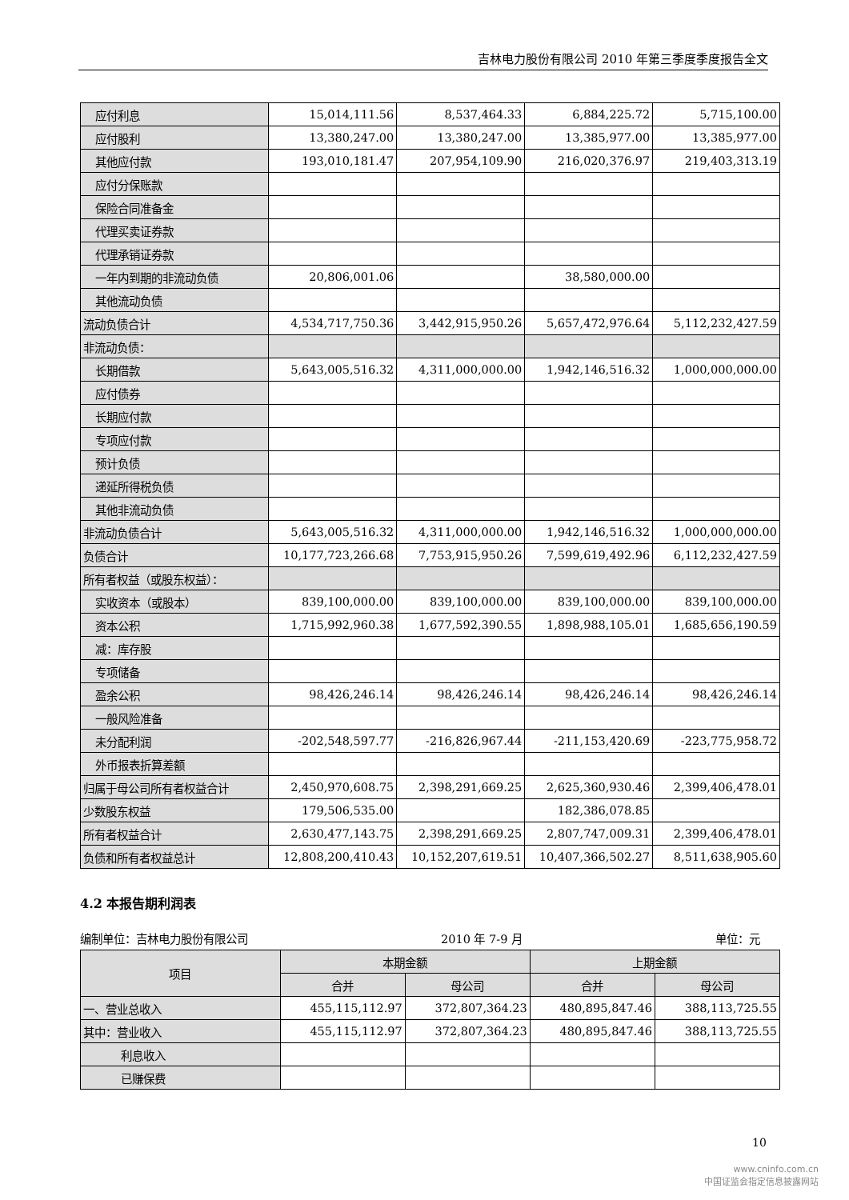吉林电力股份有限公司 2010 年第三季度季度报告全文
| 应付利息 | 15,014,111.56 | 8,537,464.33 | 6,884,225.72 | 5,715,100.00 |
| 应付股利 | 13,380,247.00 | 13,380,247.00 | 13,385,977.00 | 13,385,977.00 |
| 其他应付款 | 193,010,181.47 | 207,954,109.90 | 216,020,376.97 | 219,403,313.19 |
| 应付分保账款 | | | | |
| 保险合同准备金 | | | | |
| 代理买卖证券款 | | | | |
| 代理承销证券款 | | | | |
| 一年内到期的非流动负债 | 20,806,001.06 | | 38,580,000.00 | |
| 其他流动负债 | | | | |
| 流动负债合计 | 4,534,717,750.36 | 3,442,915,950.26 | 5,657,472,976.64 | 5,112,232,427.59 |
| 非流动负债： | | | | |
| 长期借款 | 5,643,005,516.32 | 4,311,000,000.00 | 1,942,146,516.32 | 1,000,000,000.00 |
| 应付债券 | | | | |
| 长期应付款 | | | | |
| 专项应付款 | | | | |
| 预计负债 | | | | |
| 递延所得税负债 | | | | |
| 其他非流动负债 | | | | |
| 非流动负债合计 | 5,643,005,516.32 | 4,311,000,000.00 | 1,942,146,516.32 | 1,000,000,000.00 |
| 负债合计 | 10,177,723,266.68 | 7,753,915,950.26 | 7,599,619,492.96 | 6,112,232,427.59 |
| 所有者权益（或股东权益）： | | | | |
| 实收资本（或股本） | 839,100,000.00 | 839,100,000.00 | 839,100,000.00 | 839,100,000.00 |
| 资本公积 | 1,715,992,960.38 | 1,677,592,390.55 | 1,898,988,105.01 | 1,685,656,190.59 |
| 减：库存股 | | | | |
| 专项储备 | | | | |
| 盈余公积 | 98,426,246.14 | 98,426,246.14 | 98,426,246.14 | 98,426,246.14 |
| 一般风险准备 | | | | |
| 未分配利润 | -202,548,597.77 | -216,826,967.44 | -211,153,420.69 | -223,775,958.72 |
| 外币报表折算差额 | | | | |
| 归属于母公司所有者权益合计 | 2,450,970,608.75 | 2,398,291,669.25 | 2,625,360,930.46 | 2,399,406,478.01 |
| 少数股东权益 | 179,506,535.00 | | 182,386,078.85 | |
| 所有者权益合计 | 2,630,477,143.75 | 2,398,291,669.25 | 2,807,747,009.31 | 2,399,406,478.01 |
| 负债和所有者权益总计 | 12,808,200,410.43 | 10,152,207,619.51 | 10,407,366,502.27 | 8,511,638,905.60 |
4.2 本报告期利润表
编制单位：吉林电力股份有限公司 2010 年 7-9 月 单位：元
| 项目 | 本期金额 | | 上期金额 | |
| --- | --- | --- | --- | --- |
| | 合并 | 母公司 | 合并 | 母公司 |
| 一、营业总收入 | 455,115,112.97 | 372,807,364.23 | 480,895,847.46 | 388,113,725.55 |
| 其中：营业收入 | 455,115,112.97 | 372,807,364.23 | 480,895,847.46 | 388,113,725.55 |
| 利息收入 | | | | |
| 已赚保费 | | | | |
10
www.cninfo.com.cn
中国证监会指定信息披露网站